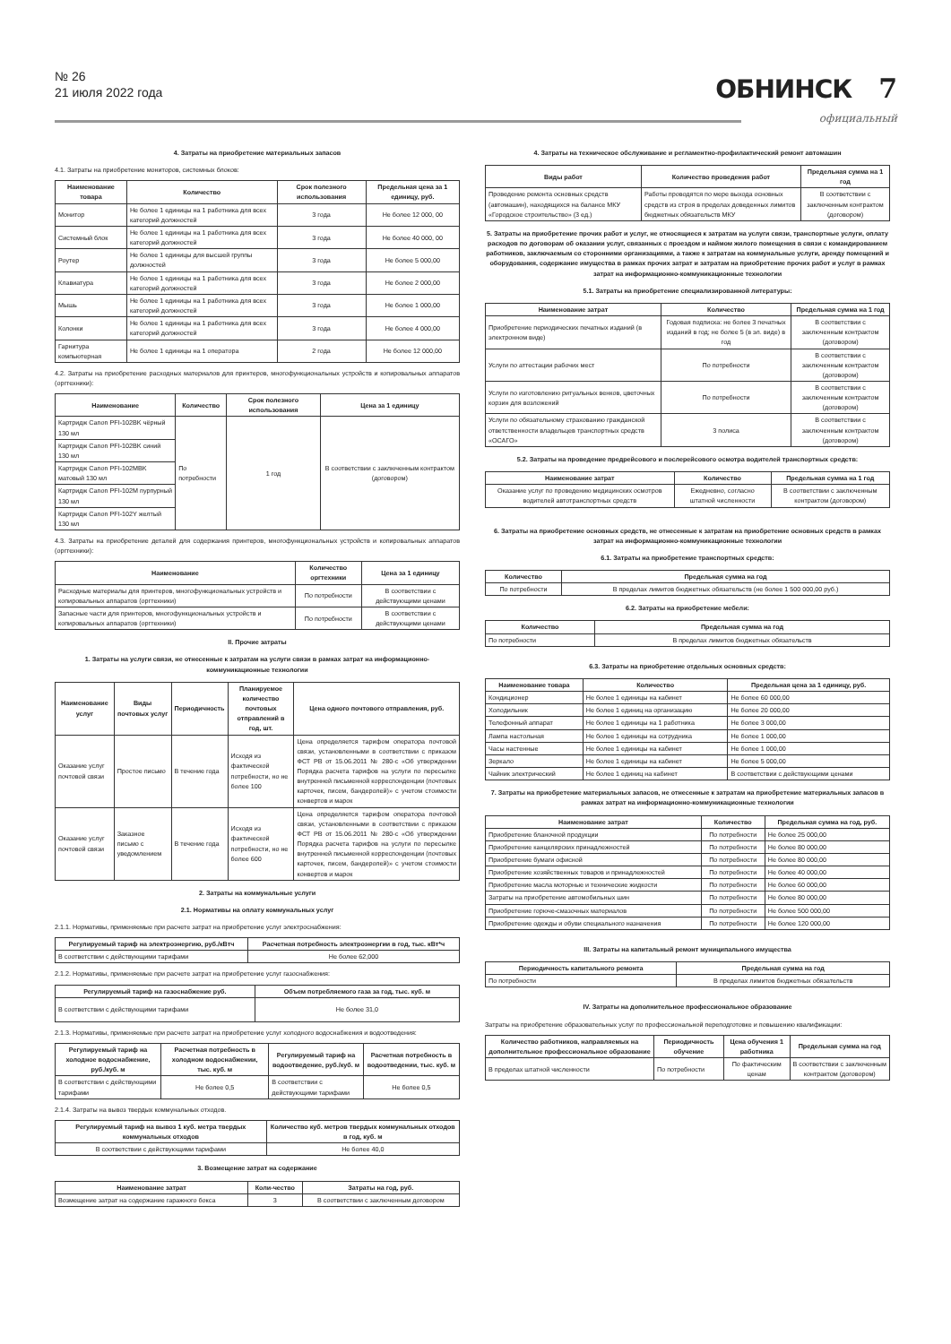№ 26
21 июля 2022 года
ОБНИНСК 7
официальный
4. Затраты на приобретение материальных запасов
4.1. Затраты на приобретение мониторов, системных блоков:
| Наименование товара | Количество | Срок полезного использования | Предельная цена за 1 единицу, руб. |
| --- | --- | --- | --- |
| Монитор | Не более 1 единицы на 1 работника для всех категорий должностей | 3 года | Не более 12 000, 00 |
| Системный блок | Не более 1 единицы на 1 работника для всех категорий должностей | 3 года | Не более 40 000, 00 |
| Роутер | Не более 1 единицы для высшей группы должностей | 3 года | Не более 5 000,00 |
| Клавиатура | Не более 1 единицы на 1 работника для всех категорий должностей | 3 года | Не более 2 000,00 |
| Мышь | Не более 1 единицы на 1 работника для всех категорий должностей | 3 года | Не более 1 000,00 |
| Колонки | Не более 1 единицы на 1 работника для всех категорий должностей | 3 года | Не более 4 000,00 |
| Гарнитура компьютерная | Не более 1 единицы на 1 оператора | 2 года | Не более 12 000,00 |
4.2. Затраты на приобретение расходных материалов для принтеров, многофункциональных устройств и копировальных аппаратов (оргтехники):
| Наименование | Количество | Срок полезного использования | Цена за 1 единицу |
| --- | --- | --- | --- |
| Картридж Canon PFI-102BK чёрный 130 мл | По потребности | 1 год | В соответствии с заключенным контрактом (договором) |
| Картридж Canon PFI-102BK синий 130 мл | | | |
| Картридж Canon PFI-102MBK матовый 130 мл | | | |
| Картридж Canon PFI-102M пурпурный 130 мл | | | |
| Картридж Canon PFI-102Y желтый 130 мл | | | |
4.3. Затраты на приобретение деталей для содержания принтеров, многофункциональных устройств и копировальных аппаратов (оргтехники):
| Наименование | Количество оргтехники | Цена за 1 единицу |
| --- | --- | --- |
| Расходные материалы для принтеров, многофункциональных устройств и копировальных аппаратов (оргтехники) | По потребности | В соответствии с действующими ценами |
| Запасные части для принтеров, многофункциональных устройств и копировальных аппаратов (оргтехники) | По потребности | В соответствии с действующими ценами |
II. Прочие затраты
1. Затраты на услуги связи, не отнесенные к затратам на услуги связи в рамках затрат на информационно-коммуникационные технологии
| Наименование услуг | Виды почтовых услуг | Периодичность | Планируемое количество почтовых отправлений в год, шт. | Цена одного почтового отправления, руб. |
| --- | --- | --- | --- | --- |
| Оказание услуг почтовой связи | Простое письмо | В течение года | Исходя из фактической потребности, но не более 100 | Цена определяется тарифом оператора почтовой связи, установленными в соответствии с приказом ФСТ РВ от 15.06.2011 № 280-с «Об утверждении Порядка расчета тарифов на услуги по пересылке внутренней письменной корреспонденции (почтовых карточек, писем, бандеролей)» с учетом стоимости конвертов и марок |
| Оказание услуг почтовой связи | Заказное письмо с уведомлением | В течение года | Исходя из фактической потребности, но не более 600 | Цена определяется тарифом оператора почтовой связи, установленными в соответствии с приказом ФСТ РВ от 15.06.2011 № 280-с «Об утверждении Порядка расчета тарифов на услуги по пересылке внутренней письменной корреспонденции (почтовых карточек, писем, бандеролей)» с учетом стоимости конвертов и марок |
2. Затраты на коммунальные услуги
2.1. Нормативы на оплату коммунальных услуг
2.1.1. Нормативы, применяемые при расчете затрат на приобретение услуг электроснабжения:
| Регулируемый тариф на электроэнергию, руб./кВтч | Расчетная потребность электроэнергии в год, тыс. кВт*ч |
| --- | --- |
| В соответствии с действующими тарифами | Не более 62,000 |
2.1.2. Нормативы, применяемые при расчете затрат на приобретение услуг газоснабжения:
| Регулируемый тариф на газоснабжение руб. | Объем потребляемого газа за год, тыс. куб. м |
| --- | --- |
| В соответствии с действующими тарифами | Не более 31,0 |
2.1.3. Нормативы, применяемые при расчете затрат на приобретение услуг холодного водоснабжения и водоотведения:
| Регулируемый тариф на холодное водоснабжение, руб./куб. м | Расчетная потребность в холодном водоснабжении, тыс. куб. м | Регулируемый тариф на водоотведение, руб./куб. м | Расчетная потребность в водоотведении, тыс. куб. м |
| --- | --- | --- | --- |
| В соответствии с действующими тарифами | Не более 0,5 | В соответствии с действующими тарифами | Не более 0,5 |
2.1.4. Затраты на вывоз твердых коммунальных отходов.
| Регулируемый тариф на вывоз 1 куб. метра твердых коммунальных отходов | Количество куб. метров твердых коммунальных отходов в год, куб. м |
| --- | --- |
| В соответствии с действующими тарифами | Не более 40,0 |
3. Возмещение затрат на содержание
| Наименование затрат | Коли-чество | Затраты на год, руб. |
| --- | --- | --- |
| Возмещение затрат на содержание гаражного бокса | 3 | В соответствии с заключенным договором |
4. Затраты на техническое обслуживание и регламентно-профилактический ремонт автомашин
| Виды работ | Количество проведения работ | Предельная сумма на 1 год |
| --- | --- | --- |
| Проведение ремонта основных средств (автомашин), находящихся на балансе МКУ «Городское строительство» (3 ед.) | Работы проводятся по мере выхода основных средств из строя в пределах доведенных лимитов бюджетных обязательств МКУ | В соответствии с заключенным контрактом (договором) |
5. Затраты на приобретение прочих работ и услуг, не относящиеся к затратам на услуги связи, транспортные услуги, оплату расходов по договорам об оказании услуг, связанных с проездом и наймом жилого помещения в связи с командированием работников, заключаемым со сторонними организациями, а также к затратам на коммунальные услуги, аренду помещений и оборудования, содержание имущества в рамках прочих затрат и затратам на приобретение прочих работ и услуг в рамках затрат на информационно-коммуникационные технологии
5.1. Затраты на приобретение специализированной литературы:
| Наименование затрат | Количество | Предельная сумма на 1 год |
| --- | --- | --- |
| Приобретение периодических печатных изданий (в электронном виде) | Годовая подписка: не более 3 печатных изданий в год; не более 5 (в эл. виде) в год | В соответствии с заключенным контрактом (договором) |
| Услуги по аттестации рабочих мест | По потребности | В соответствии с заключенным контрактом (договором) |
| Услуги по изготовлению ритуальных венков, цветочных корзин для возложений | По потребности | В соответствии с заключенным контрактом (договором) |
| Услуги по обязательному страхованию гражданской ответственности владельцев транспортных средств «ОСАГО» | 3 полиса | В соответствии с заключенным контрактом (договором) |
5.2. Затраты на проведение предрейсового и послерейсового осмотра водителей транспортных средств:
| Наименование затрат | Количество | Предельная сумма на 1 год |
| --- | --- | --- |
| Оказание услуг по проведению медицинских осмотров водителей автотранспортных средств | Ежедневно, согласно штатной численности | В соответствии с заключенным контрактом (договором) |
6. Затраты на приобретение основных средств, не отнесенные к затратам на приобретение основных средств в рамках затрат на информационно-коммуникационные технологии
6.1. Затраты на приобретение транспортных средств:
| Количество | Предельная сумма на год |
| --- | --- |
| По потребности | В пределах лимитов бюджетных обязательств (не более 1 500 000,00 руб.) |
6.2. Затраты на приобретение мебели:
| Количество | Предельная сумма на год |
| --- | --- |
| По потребности | В пределах лимитов бюджетных обязательств |
6.3. Затраты на приобретение отдельных основных средств:
| Наименование товара | Количество | Предельная цена за 1 единицу, руб. |
| --- | --- | --- |
| Кондиционер | Не более 1 единицы на кабинет | Не более 60 000,00 |
| Холодильник | Не более 1 единиц на организацию | Не более 20 000,00 |
| Телефонный аппарат | Не более 1 единицы на 1 работника | Не более 3 000,00 |
| Лампа настольная | Не более 1 единицы на сотрудника | Не более 1 000,00 |
| Часы настенные | Не более 1 единицы на кабинет | Не более 1 000,00 |
| Зеркало | Не более 1 единицы на кабинет | Не более 5 000,00 |
| Чайник электрический | Не более 1 единиц на кабинет | В соответствии с действующими ценами |
7. Затраты на приобретение материальных запасов, не отнесенные к затратам на приобретение материальных запасов в рамках затрат на информационно-коммуникационные технологии
| Наименование затрат | Количество | Предельная сумма на год, руб. |
| --- | --- | --- |
| Приобретение бланочной продукции | По потребности | Не более 25 000,00 |
| Приобретение канцелярских принадлежностей | По потребности | Не более 80 000,00 |
| Приобретение бумаги офисной | По потребности | Не более 80 000,00 |
| Приобретение хозяйственных товаров и принадлежностей | По потребности | Не более 40 000,00 |
| Приобретение масла моторные и технические жидкости | По потребности | Не более 60 000,00 |
| Затраты на приобретение автомобильных шин | По потребности | Не более 80 000,00 |
| Приобретение горюче-смазочных материалов | По потребности | Не более 500 000,00 |
| Приобретение одежды и обуви специального назначения | По потребности | Не более 120 000,00 |
III. Затраты на капитальный ремонт муниципального имущества
| Периодичность капитального ремонта | Предельная сумма на год |
| --- | --- |
| По потребности | В пределах лимитов бюджетных обязательств |
IV. Затраты на дополнительное профессиональное образование
Затраты на приобретение образовательных услуг по профессиональной переподготовке и повышению квалификации:
| Количество работников, направляемых на дополнительное профессиональное образование | Периодичность обучение | Цена обучения 1 работника | Предельная сумма на год |
| --- | --- | --- | --- |
| В пределах штатной численности | По потребности | По фактическим ценам | В соответствии с заключенным контрактом (договором) |